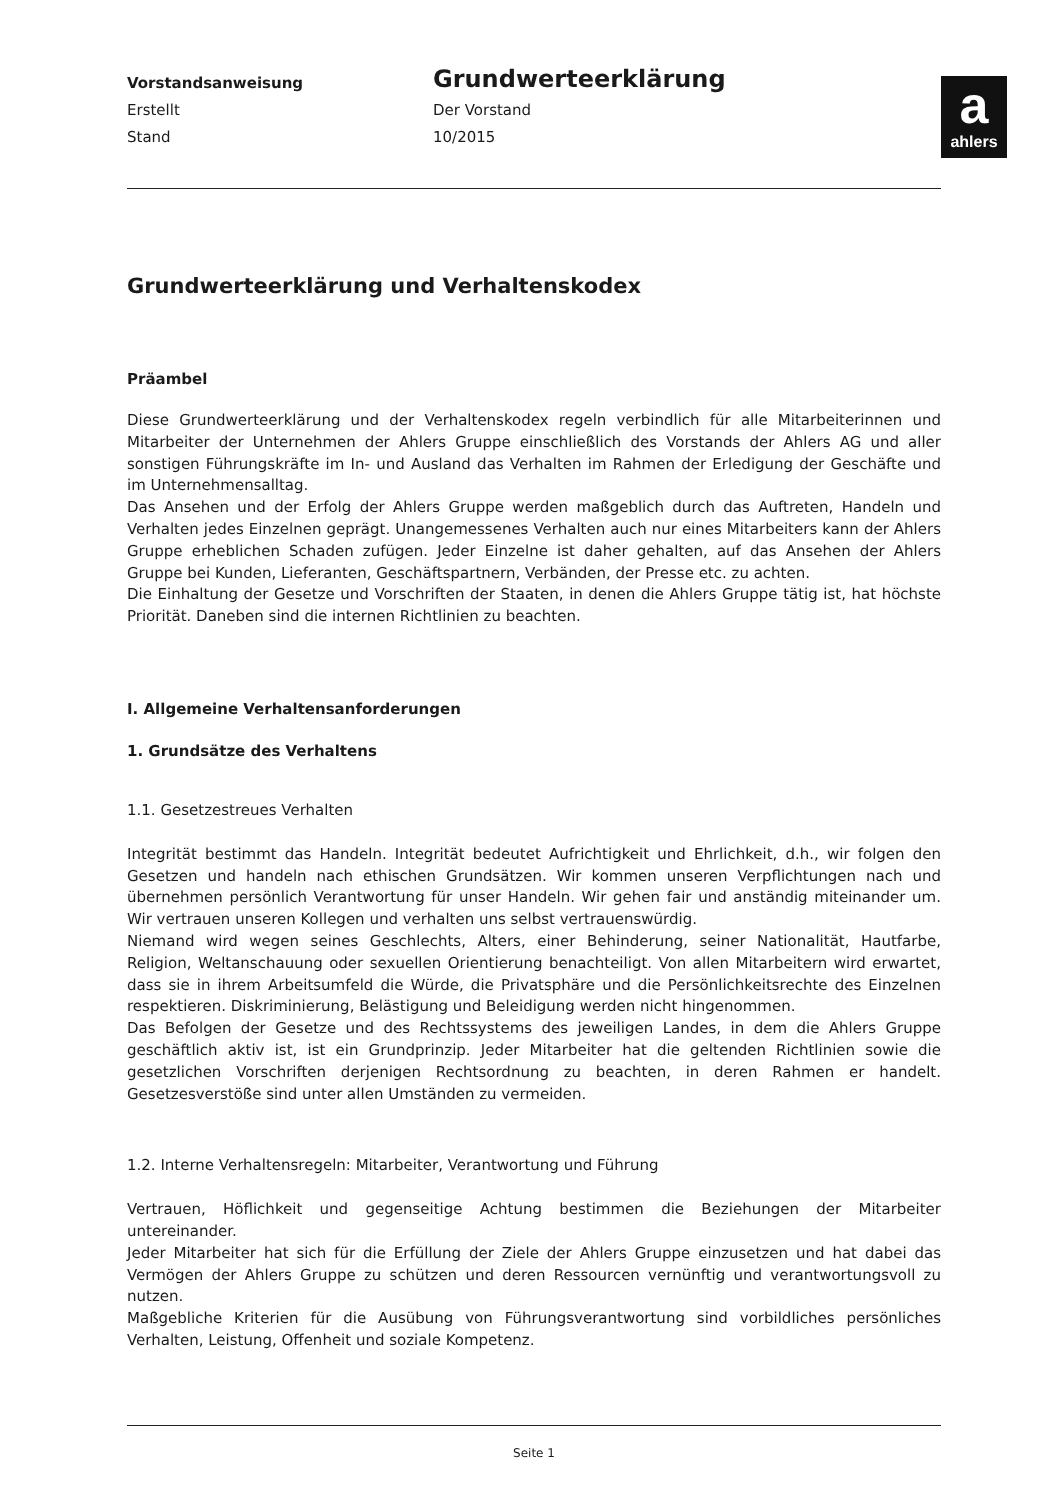Vorstandsanweisung
Erstellt
Stand
Grundwerteerklärung
Der Vorstand
10/2015
aahlers
Grundwerteerklärung und Verhaltenskodex
Präambel
Diese Grundwerteerklärung und der Verhaltenskodex regeln verbindlich für alle Mitarbeiterinnen und Mitarbeiter der Unternehmen der Ahlers Gruppe einschließlich des Vorstands der Ahlers AG und aller sonstigen Führungskräfte im In- und Ausland das Verhalten im Rahmen der Erledigung der Geschäfte und im Unternehmensalltag.
Das Ansehen und der Erfolg der Ahlers Gruppe werden maßgeblich durch das Auftreten, Handeln und Verhalten jedes Einzelnen geprägt. Unangemessenes Verhalten auch nur eines Mitarbeiters kann der Ahlers Gruppe erheblichen Schaden zufügen. Jeder Einzelne ist daher gehalten, auf das Ansehen der Ahlers Gruppe bei Kunden, Lieferanten, Geschäftspartnern, Verbänden, der Presse etc. zu achten.
Die Einhaltung der Gesetze und Vorschriften der Staaten, in denen die Ahlers Gruppe tätig ist, hat höchste Priorität. Daneben sind die internen Richtlinien zu beachten.
I. Allgemeine Verhaltensanforderungen
1. Grundsätze des Verhaltens
1.1. Gesetzestreues Verhalten
Integrität bestimmt das Handeln. Integrität bedeutet Aufrichtigkeit und Ehrlichkeit, d.h., wir folgen den Gesetzen und handeln nach ethischen Grundsätzen. Wir kommen unseren Verpflichtungen nach und übernehmen persönlich Verantwortung für unser Handeln. Wir gehen fair und anständig miteinander um. Wir vertrauen unseren Kollegen und verhalten uns selbst vertrauenswürdig.
Niemand wird wegen seines Geschlechts, Alters, einer Behinderung, seiner Nationalität, Hautfarbe, Religion, Weltanschauung oder sexuellen Orientierung benachteiligt. Von allen Mitarbeitern wird erwartet, dass sie in ihrem Arbeitsumfeld die Würde, die Privatsphäre und die Persönlichkeitsrechte des Einzelnen respektieren. Diskriminierung, Belästigung und Beleidigung werden nicht hingenommen.
Das Befolgen der Gesetze und des Rechtssystems des jeweiligen Landes, in dem die Ahlers Gruppe geschäftlich aktiv ist, ist ein Grundprinzip. Jeder Mitarbeiter hat die geltenden Richtlinien sowie die gesetzlichen Vorschriften derjenigen Rechtsordnung zu beachten, in deren Rahmen er handelt. Gesetzesverstöße sind unter allen Umständen zu vermeiden.
1.2. Interne Verhaltensregeln: Mitarbeiter, Verantwortung und Führung
Vertrauen, Höflichkeit und gegenseitige Achtung bestimmen die Beziehungen der Mitarbeiter untereinander.
Jeder Mitarbeiter hat sich für die Erfüllung der Ziele der Ahlers Gruppe einzusetzen und hat dabei das Vermögen der Ahlers Gruppe zu schützen und deren Ressourcen vernünftig und verantwortungsvoll zu nutzen.
Maßgebliche Kriterien für die Ausübung von Führungsverantwortung sind vorbildliches persönliches Verhalten, Leistung, Offenheit und soziale Kompetenz.
Seite 1